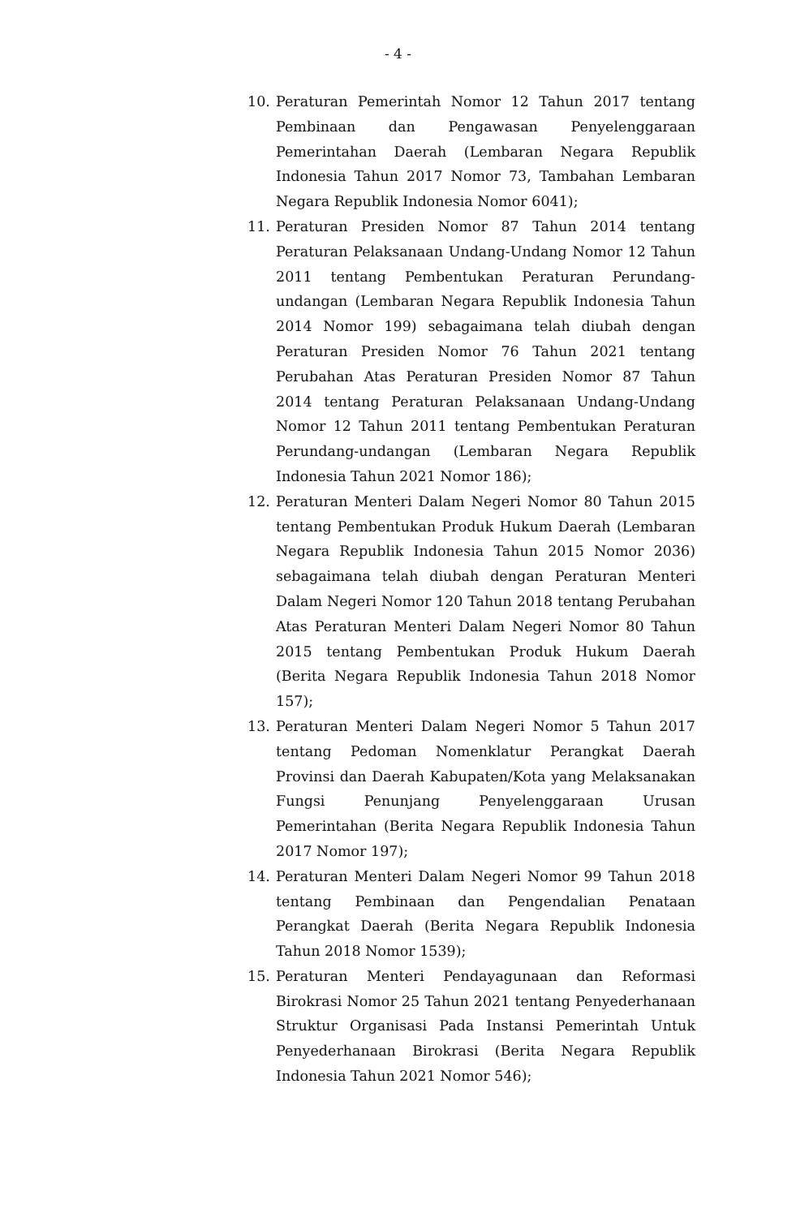- 4 -
10. Peraturan Pemerintah Nomor 12 Tahun 2017 tentang Pembinaan dan Pengawasan Penyelenggaraan Pemerintahan Daerah (Lembaran Negara Republik Indonesia Tahun 2017 Nomor 73, Tambahan Lembaran Negara Republik Indonesia Nomor 6041);
11. Peraturan Presiden Nomor 87 Tahun 2014 tentang Peraturan Pelaksanaan Undang-Undang Nomor 12 Tahun 2011 tentang Pembentukan Peraturan Perundang-undangan (Lembaran Negara Republik Indonesia Tahun 2014 Nomor 199) sebagaimana telah diubah dengan Peraturan Presiden Nomor 76 Tahun 2021 tentang Perubahan Atas Peraturan Presiden Nomor 87 Tahun 2014 tentang Peraturan Pelaksanaan Undang-Undang Nomor 12 Tahun 2011 tentang Pembentukan Peraturan Perundang-undangan (Lembaran Negara Republik Indonesia Tahun 2021 Nomor 186);
12. Peraturan Menteri Dalam Negeri Nomor 80 Tahun 2015 tentang Pembentukan Produk Hukum Daerah (Lembaran Negara Republik Indonesia Tahun 2015 Nomor 2036) sebagaimana telah diubah dengan Peraturan Menteri Dalam Negeri Nomor 120 Tahun 2018 tentang Perubahan Atas Peraturan Menteri Dalam Negeri Nomor 80 Tahun 2015 tentang Pembentukan Produk Hukum Daerah (Berita Negara Republik Indonesia Tahun 2018 Nomor 157);
13. Peraturan Menteri Dalam Negeri Nomor 5 Tahun 2017 tentang Pedoman Nomenklatur Perangkat Daerah Provinsi dan Daerah Kabupaten/Kota yang Melaksanakan Fungsi Penunjang Penyelenggaraan Urusan Pemerintahan (Berita Negara Republik Indonesia Tahun 2017 Nomor 197);
14. Peraturan Menteri Dalam Negeri Nomor 99 Tahun 2018 tentang Pembinaan dan Pengendalian Penataan Perangkat Daerah (Berita Negara Republik Indonesia Tahun 2018 Nomor 1539);
15. Peraturan Menteri Pendayagunaan dan Reformasi Birokrasi Nomor 25 Tahun 2021 tentang Penyederhanaan Struktur Organisasi Pada Instansi Pemerintah Untuk Penyederhanaan Birokrasi (Berita Negara Republik Indonesia Tahun 2021 Nomor 546);